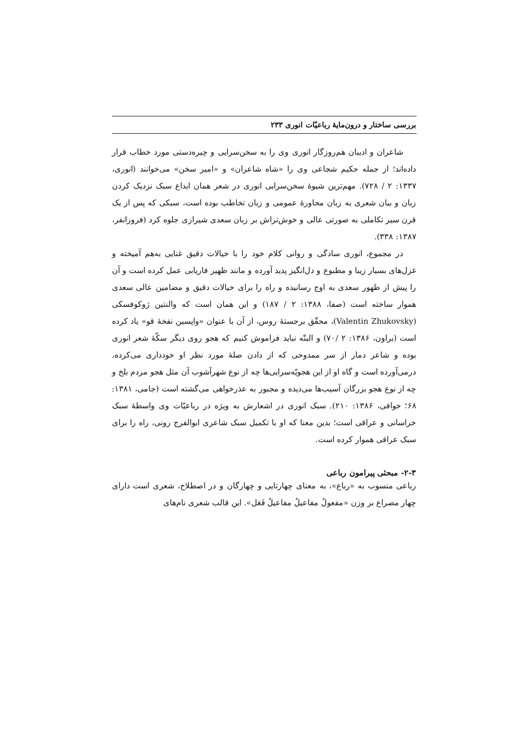بررسی ساختار و درون‌مایهٔ رباعیّات انوری ۲۳۳
شاعران و ادیبان هم‌روزگار انوری وی را به سخن‌سرایی و چیره‌دستی مورد خطاب قرار داده‌اند؛ از جمله حکیم شجاعی وی را «شاه شاعران» و «امیر سخن» می‌خوانند (انوری، ۱۳۳۷: ۲ / ۷۲۸). مهم‌ترین شیوهٔ سخن‌سرایی انوری در شعر همان ابداع سبک نزدیک کردن زبان و بیان شعری به زبان محاورهٔ عمومی و زبان تخاطب بوده است، سبکی که پس از یک قرن سیر تکاملی به صورتی عالی و خوش‌تراش بر زبان سعدی شیرازی جلوه کرد (فروزانفر، ۱۳۸۷: ۳۳۸).
در مجموع، انوری سادگی و روانی کلام خود را با خیالات دقیق غنایی به‌هم آمیخته و غزل‌های بسیار زیبا و مطبوع و دل‌انگیز پدید آورده و مانند ظهیر فاریابی عمل کرده است و آن را پیش از ظهور سعدی به اوج رسانیده و راه را برای خیالات دقیق و مضامین عالی سعدی هموار ساخته است (صفا، ۱۳۸۸: ۲ / ۱۸۷) و این همان است که والنتین ژوکوفسکی (Valentin Zhukovsky)، محقّق برجستهٔ روس، از آن با عنوان «واپسین نفخهٔ قو» یاد کرده است (براون، ۱۳۸۶: ۲ /۷۰) و البتّه نباید فراموش کنیم که هجو روی دیگر سکّهٔ شعر انوری بوده و شاعر دمار از سر ممدوحی که از دادن صلهٔ مورد نظر او خودداری می‌کرده، درمی‌آورده است و گاه او از این هجویّه‌سرایی‌ها چه از نوع شهرآشوب آن مثل هجو مردم بلخ و چه از نوع هجو بزرگان آسیب‌ها می‌دیده و مجبور به عذرخواهی می‌گشته است (جامی، ۱۳۸۱: ۶۸؛ خوافی، ۱۳۸۶: ۲۱۰). سبک انوری در اشعارش به ویژه در رباعیّات وی واسطهٔ سبک خراسانی و عراقی است؛ بدین معنا که او با تکمیل سبک شاعری ابوالفرج رونی، راه را برای سبک عراقی هموار کرده است.
۲-۳- مبحثی پیرامون رباعی
رباعی منسوب به «رباع»، به معنای چهارتایی و چهارگان و در اصطلاح، شعری است دارای چهار مصراع بر وزن «مفعولُ مفاعیلُ مفاعیلُ فَعَل». این قالب شعری نام‌های